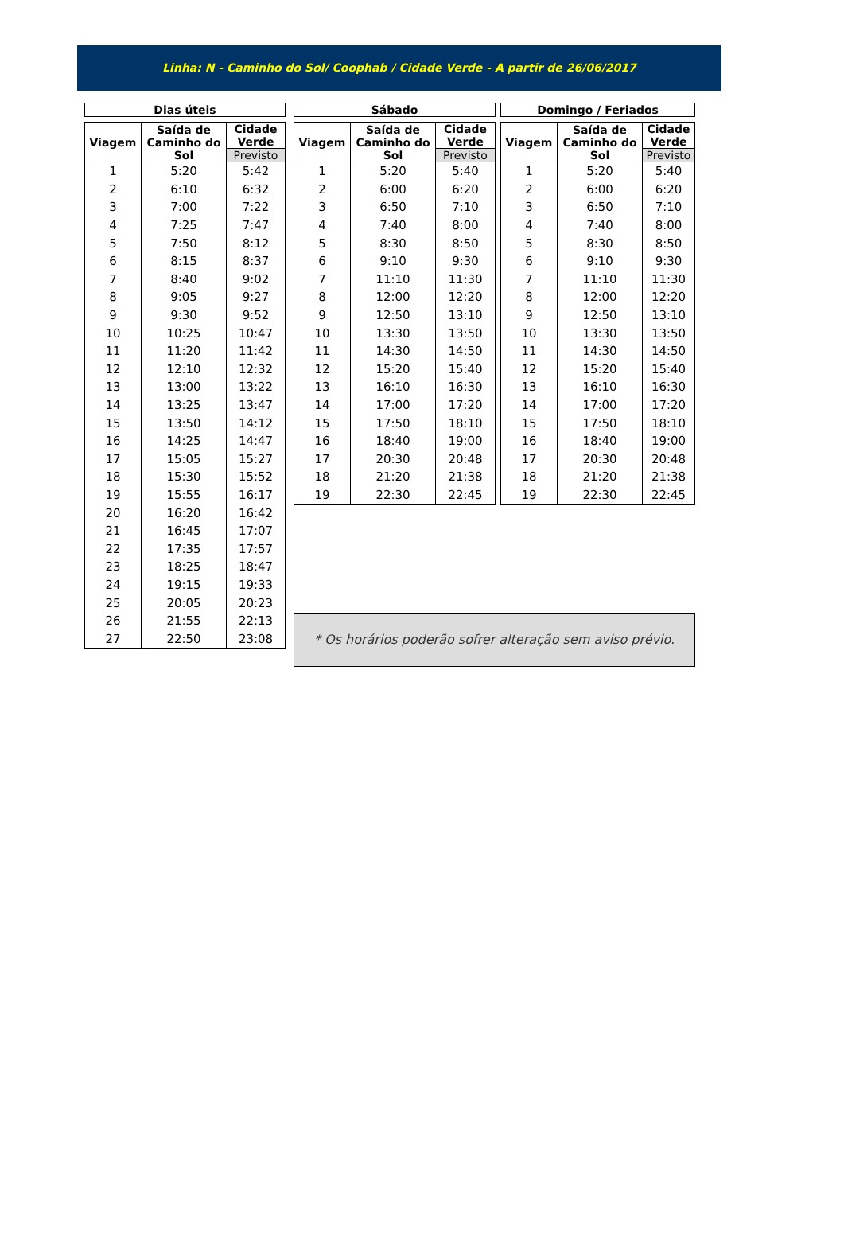Linha: N - Caminho do Sol/ Coophab / Cidade Verde - A partir de 26/06/2017
Dias úteis
| Viagem | Saída de Caminho do Sol | Cidade Verde Previsto |
| --- | --- | --- |
| 1 | 5:20 | 5:42 |
| 2 | 6:10 | 6:32 |
| 3 | 7:00 | 7:22 |
| 4 | 7:25 | 7:47 |
| 5 | 7:50 | 8:12 |
| 6 | 8:15 | 8:37 |
| 7 | 8:40 | 9:02 |
| 8 | 9:05 | 9:27 |
| 9 | 9:30 | 9:52 |
| 10 | 10:25 | 10:47 |
| 11 | 11:20 | 11:42 |
| 12 | 12:10 | 12:32 |
| 13 | 13:00 | 13:22 |
| 14 | 13:25 | 13:47 |
| 15 | 13:50 | 14:12 |
| 16 | 14:25 | 14:47 |
| 17 | 15:05 | 15:27 |
| 18 | 15:30 | 15:52 |
| 19 | 15:55 | 16:17 |
| 20 | 16:20 | 16:42 |
| 21 | 16:45 | 17:07 |
| 22 | 17:35 | 17:57 |
| 23 | 18:25 | 18:47 |
| 24 | 19:15 | 19:33 |
| 25 | 20:05 | 20:23 |
| 26 | 21:55 | 22:13 |
| 27 | 22:50 | 23:08 |
Sábado
| Viagem | Saída de Caminho do Sol | Cidade Verde Previsto |
| --- | --- | --- |
| 1 | 5:20 | 5:40 |
| 2 | 6:00 | 6:20 |
| 3 | 6:50 | 7:10 |
| 4 | 7:40 | 8:00 |
| 5 | 8:30 | 8:50 |
| 6 | 9:10 | 9:30 |
| 7 | 11:10 | 11:30 |
| 8 | 12:00 | 12:20 |
| 9 | 12:50 | 13:10 |
| 10 | 13:30 | 13:50 |
| 11 | 14:30 | 14:50 |
| 12 | 15:20 | 15:40 |
| 13 | 16:10 | 16:30 |
| 14 | 17:00 | 17:20 |
| 15 | 17:50 | 18:10 |
| 16 | 18:40 | 19:00 |
| 17 | 20:30 | 20:48 |
| 18 | 21:20 | 21:38 |
| 19 | 22:30 | 22:45 |
Domingo / Feriados
| Viagem | Saída de Caminho do Sol | Cidade Verde Previsto |
| --- | --- | --- |
| 1 | 5:20 | 5:40 |
| 2 | 6:00 | 6:20 |
| 3 | 6:50 | 7:10 |
| 4 | 7:40 | 8:00 |
| 5 | 8:30 | 8:50 |
| 6 | 9:10 | 9:30 |
| 7 | 11:10 | 11:30 |
| 8 | 12:00 | 12:20 |
| 9 | 12:50 | 13:10 |
| 10 | 13:30 | 13:50 |
| 11 | 14:30 | 14:50 |
| 12 | 15:20 | 15:40 |
| 13 | 16:10 | 16:30 |
| 14 | 17:00 | 17:20 |
| 15 | 17:50 | 18:10 |
| 16 | 18:40 | 19:00 |
| 17 | 20:30 | 20:48 |
| 18 | 21:20 | 21:38 |
| 19 | 22:30 | 22:45 |
* Os horários poderão sofrer alteração sem aviso prévio.